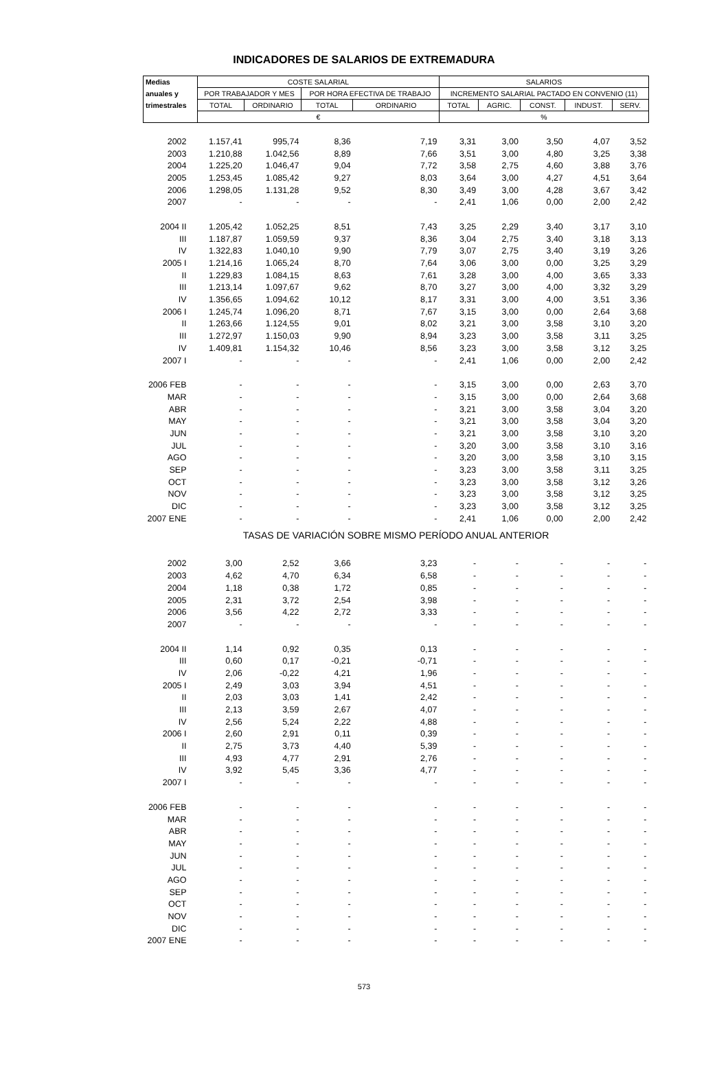INDICADORES DE SALARIOS DE EXTREMADURA
| Medias | COSTE SALARIAL | | | | SALARIOS | | | | |
| --- | --- | --- | --- | --- | --- | --- | --- | --- | --- |
| anuales y | POR TRABAJADOR Y MES | | POR HORA EFECTIVA DE TRABAJO | | INCREMENTO SALARIAL PACTADO EN CONVENIO (11) | | | | |
| trimestrales | TOTAL | ORDINARIO | TOTAL | ORDINARIO | TOTAL | AGRIC. | CONST. | INDUST. | SERV. |
| | € | | | | % | | | | |
| 2002 | 1.157,41 | 995,74 | 8,36 | 7,19 | 3,31 | 3,00 | 3,50 | 4,07 | 3,52 |
| 2003 | 1.210,88 | 1.042,56 | 8,89 | 7,66 | 3,51 | 3,00 | 4,80 | 3,25 | 3,38 |
| 2004 | 1.225,20 | 1.046,47 | 9,04 | 7,72 | 3,58 | 2,75 | 4,60 | 3,88 | 3,76 |
| 2005 | 1.253,45 | 1.085,42 | 9,27 | 8,03 | 3,64 | 3,00 | 4,27 | 4,51 | 3,64 |
| 2006 | 1.298,05 | 1.131,28 | 9,52 | 8,30 | 3,49 | 3,00 | 4,28 | 3,67 | 3,42 |
| 2007 | - | - | - | - | 2,41 | 1,06 | 0,00 | 2,00 | 2,42 |
| 2004 II | 1.205,42 | 1.052,25 | 8,51 | 7,43 | 3,25 | 2,29 | 3,40 | 3,17 | 3,10 |
| III | 1.187,87 | 1.059,59 | 9,37 | 8,36 | 3,04 | 2,75 | 3,40 | 3,18 | 3,13 |
| IV | 1.322,83 | 1.040,10 | 9,90 | 7,79 | 3,07 | 2,75 | 3,40 | 3,19 | 3,26 |
| 2005 I | 1.214,16 | 1.065,24 | 8,70 | 7,64 | 3,06 | 3,00 | 0,00 | 3,25 | 3,29 |
| II | 1.229,83 | 1.084,15 | 8,63 | 7,61 | 3,28 | 3,00 | 4,00 | 3,65 | 3,33 |
| III | 1.213,14 | 1.097,67 | 9,62 | 8,70 | 3,27 | 3,00 | 4,00 | 3,32 | 3,29 |
| IV | 1.356,65 | 1.094,62 | 10,12 | 8,17 | 3,31 | 3,00 | 4,00 | 3,51 | 3,36 |
| 2006 I | 1.245,74 | 1.096,20 | 8,71 | 7,67 | 3,15 | 3,00 | 0,00 | 2,64 | 3,68 |
| II | 1.263,66 | 1.124,55 | 9,01 | 8,02 | 3,21 | 3,00 | 3,58 | 3,10 | 3,20 |
| III | 1.272,97 | 1.150,03 | 9,90 | 8,94 | 3,23 | 3,00 | 3,58 | 3,11 | 3,25 |
| IV | 1.409,81 | 1.154,32 | 10,46 | 8,56 | 3,23 | 3,00 | 3,58 | 3,12 | 3,25 |
| 2007 I | - | - | - | - | 2,41 | 1,06 | 0,00 | 2,00 | 2,42 |
| 2006 FEB | - | - | - | - | 3,15 | 3,00 | 0,00 | 2,63 | 3,70 |
| MAR | - | - | - | - | 3,15 | 3,00 | 0,00 | 2,64 | 3,68 |
| ABR | - | - | - | - | 3,21 | 3,00 | 3,58 | 3,04 | 3,20 |
| MAY | - | - | - | - | 3,21 | 3,00 | 3,58 | 3,04 | 3,20 |
| JUN | - | - | - | - | 3,21 | 3,00 | 3,58 | 3,10 | 3,20 |
| JUL | - | - | - | - | 3,20 | 3,00 | 3,58 | 3,10 | 3,16 |
| AGO | - | - | - | - | 3,20 | 3,00 | 3,58 | 3,10 | 3,15 |
| SEP | - | - | - | - | 3,23 | 3,00 | 3,58 | 3,11 | 3,25 |
| OCT | - | - | - | - | 3,23 | 3,00 | 3,58 | 3,12 | 3,26 |
| NOV | - | - | - | - | 3,23 | 3,00 | 3,58 | 3,12 | 3,25 |
| DIC | - | - | - | - | 3,23 | 3,00 | 3,58 | 3,12 | 3,25 |
| 2007 ENE | - | - | - | - | 2,41 | 1,06 | 0,00 | 2,00 | 2,42 |
| TASAS DE VARIACIÓN SOBRE MISMO PERÍODO ANUAL ANTERIOR | | | | | | | | | |
| 2002 | 3,00 | 2,52 | 3,66 | 3,23 | - | - | - | - | - |
| 2003 | 4,62 | 4,70 | 6,34 | 6,58 | - | - | - | - | - |
| 2004 | 1,18 | 0,38 | 1,72 | 0,85 | - | - | - | - | - |
| 2005 | 2,31 | 3,72 | 2,54 | 3,98 | - | - | - | - | - |
| 2006 | 3,56 | 4,22 | 2,72 | 3,33 | - | - | - | - | - |
| 2007 | - | - | - | - | - | - | - | - | - |
| 2004 II | 1,14 | 0,92 | 0,35 | 0,13 | - | - | - | - | - |
| III | 0,60 | 0,17 | -0,21 | -0,71 | - | - | - | - | - |
| IV | 2,06 | -0,22 | 4,21 | 1,96 | - | - | - | - | - |
| 2005 I | 2,49 | 3,03 | 3,94 | 4,51 | - | - | - | - | - |
| II | 2,03 | 3,03 | 1,41 | 2,42 | - | - | - | - | - |
| III | 2,13 | 3,59 | 2,67 | 4,07 | - | - | - | - | - |
| IV | 2,56 | 5,24 | 2,22 | 4,88 | - | - | - | - | - |
| 2006 I | 2,60 | 2,91 | 0,11 | 0,39 | - | - | - | - | - |
| II | 2,75 | 3,73 | 4,40 | 5,39 | - | - | - | - | - |
| III | 4,93 | 4,77 | 2,91 | 2,76 | - | - | - | - | - |
| IV | 3,92 | 5,45 | 3,36 | 4,77 | - | - | - | - | - |
| 2007 I | - | - | - | - | - | - | - | - | - |
| 2006 FEB | - | - | - | - | - | - | - | - | - |
| MAR | - | - | - | - | - | - | - | - | - |
| ABR | - | - | - | - | - | - | - | - | - |
| MAY | - | - | - | - | - | - | - | - | - |
| JUN | - | - | - | - | - | - | - | - | - |
| JUL | - | - | - | - | - | - | - | - | - |
| AGO | - | - | - | - | - | - | - | - | - |
| SEP | - | - | - | - | - | - | - | - | - |
| OCT | - | - | - | - | - | - | - | - | - |
| NOV | - | - | - | - | - | - | - | - | - |
| DIC | - | - | - | - | - | - | - | - | - |
| 2007 ENE | - | - | - | - | - | - | - | - | - |
573